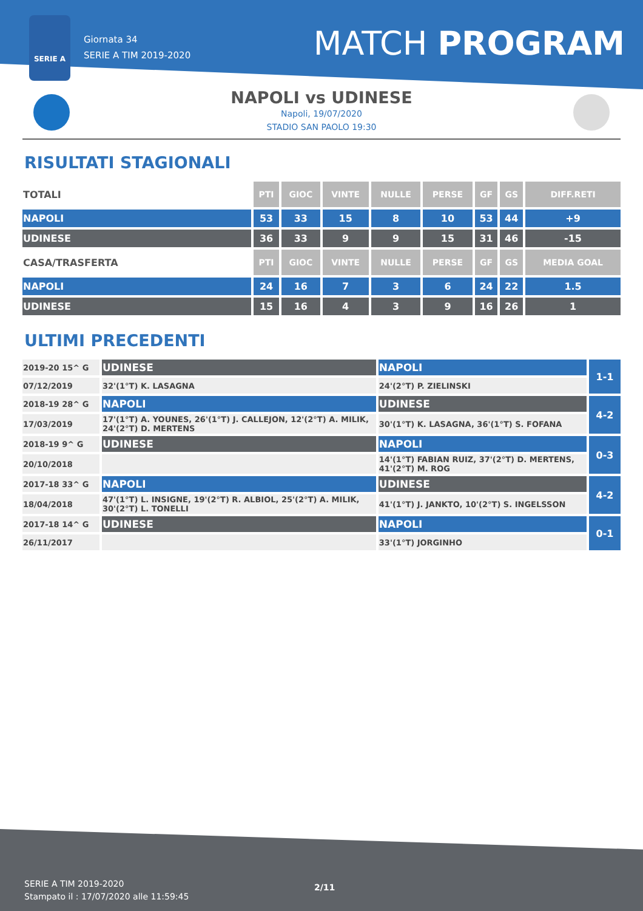SERIE A
Giornata 34
SERIE A TIM 2019-2020
MATCH PROGRAM
NAPOLI vs UDINESE
Napoli, 19/07/2020
STADIO SAN PAOLO 19:30
RISULTATI STAGIONALI
| TOTALI | PTI | GIOC | VINTE | NULLE | PERSE | GF | GS | DIFF.RETI |
| NAPOLI | 53 | 33 | 15 | 8 | 10 | 53 | 44 | +9 |
| UDINESE | 36 | 33 | 9 | 9 | 15 | 31 | 46 | -15 |
| CASA/TRASFERTA | PTI | GIOC | VINTE | NULLE | PERSE | GF | GS | MEDIA GOAL |
| NAPOLI | 24 | 16 | 7 | 3 | 6 | 24 | 22 | 1.5 |
| UDINESE | 15 | 16 | 4 | 3 | 9 | 16 | 26 | 1 |
ULTIMI PRECEDENTI
| 2019-20 15^ G | UDINESE | NAPOLI | 1-1 |
| 07/12/2019 | 32'(1°T) K. LASAGNA | 24'(2°T) P. ZIELINSKI | |
| 2018-19 28^ G | NAPOLI | UDINESE | 4-2 |
| 17/03/2019 | 17'(1°T) A. YOUNES, 26'(1°T) J. CALLEJON, 12'(2°T) A. MILIK, 24'(2°T) D. MERTENS | 30'(1°T) K. LASAGNA, 36'(1°T) S. FOFANA | |
| 2018-19 9^ G | UDINESE | NAPOLI | 0-3 |
| 20/10/2018 | | 14'(1°T) FABIAN RUIZ, 37'(2°T) D. MERTENS, 41'(2°T) M. ROG | |
| 2017-18 33^ G | NAPOLI | UDINESE | 4-2 |
| 18/04/2018 | 47'(1°T) L. INSIGNE, 19'(2°T) R. ALBIOL, 25'(2°T) A. MILIK, 30'(2°T) L. TONELLI | 41'(1°T) J. JANKTO, 10'(2°T) S. INGELSSON | |
| 2017-18 14^ G | UDINESE | NAPOLI | 0-1 |
| 26/11/2017 | | 33'(1°T) JORGINHO | |
SERIE A TIM 2019-2020
Stampato il : 17/07/2020 alle 11:59:45
2/11